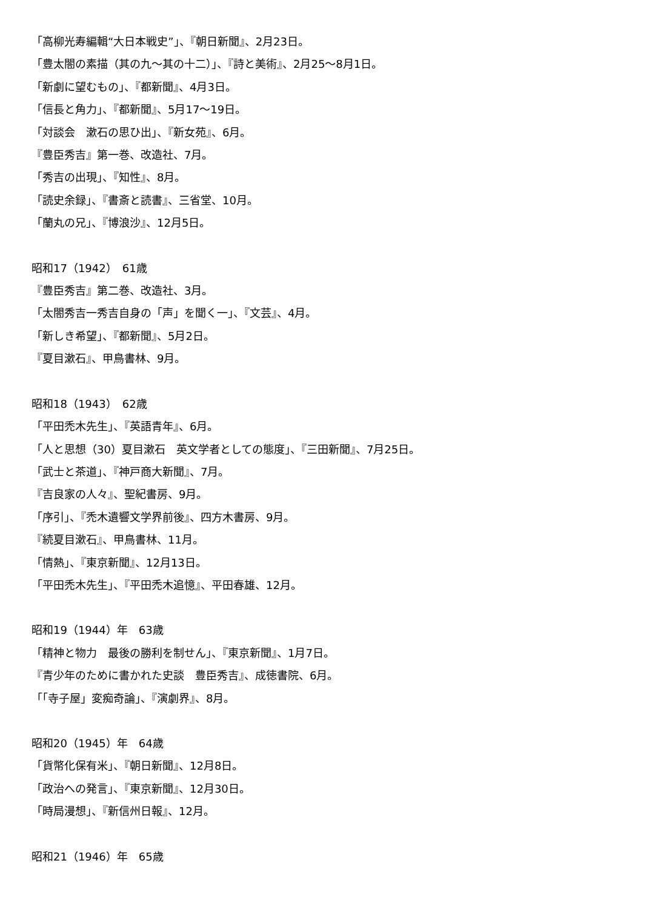「高柳光寿編輯“大日本戦史”」、『朝日新聞』、2月23日。
「豊太閤の素描（其の九～其の十二）」、『詩と美術』、2月25～8月1日。
「新劇に望むもの」、『都新聞』、4月3日。
「信長と角力」、『都新聞』、5月17～19日。
「対談会　漱石の思ひ出」、『新女苑』、6月。
『豊臣秀吉』第一巻、改造社、7月。
「秀吉の出現」、『知性』、8月。
「読史余録」、『書斎と読書』、三省堂、10月。
「蘭丸の兄」、『博浪沙』、12月5日。
昭和17（1942）　61歳
『豊臣秀吉』第二巻、改造社、3月。
「太閤秀吉一秀吉自身の「声」を聞く一」、『文芸』、4月。
「新しき希望」、『都新聞』、5月2日。
『夏目漱石』、甲鳥書林、9月。
昭和18（1943）　62歳
「平田禿木先生」、『英語青年』、6月。
「人と思想（30）夏目漱石　英文学者としての態度」、『三田新聞』、7月25日。
「武士と茶道」、『神戸商大新聞』、7月。
『吉良家の人々』、聖紀書房、9月。
「序引」、『禿木遺響文学界前後』、四方木書房、9月。
『続夏目漱石』、甲鳥書林、11月。
「情熱」、『東京新聞』、12月13日。
「平田禿木先生」、『平田禿木追憶』、平田春雄、12月。
昭和19（1944）年　63歳
「精神と物力　最後の勝利を制せん」、『東京新聞』、1月7日。
『青少年のために書かれた史談　豊臣秀吉』、成徳書院、6月。
「「寺子屋」変痴奇論」、『演劇界』、8月。
昭和20（1945）年　64歳
「貨幣化保有米」、『朝日新聞』、12月8日。
「政治への発言」、『東京新聞』、12月30日。
「時局漫想」、『新信州日報』、12月。
昭和21（1946）年　65歳